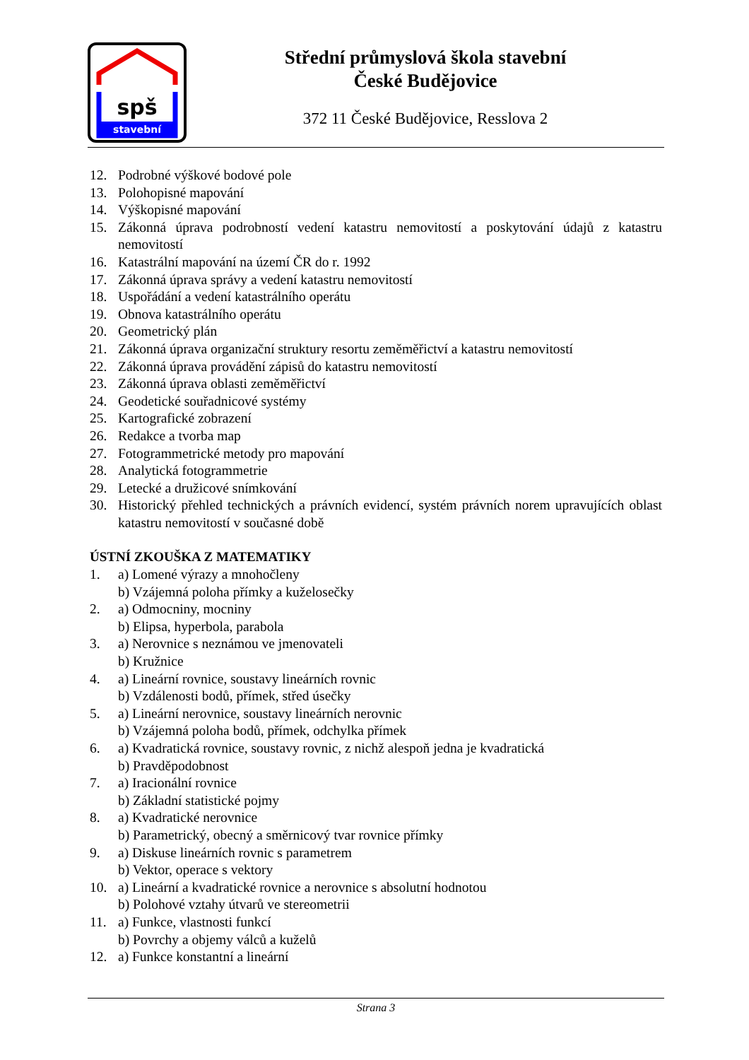spš
stavební
Střední průmyslová škola stavební
České Budějovice
372 11 České Budějovice, Resslova 2
12. Podrobné výškové bodové pole
13. Polohopisné mapování
14. Výškopisné mapování
15. Zákonná úprava podrobností vedení katastru nemovitostí a poskytování údajů z katastru nemovitostí
16. Katastrální mapování na území ČR do r. 1992
17. Zákonná úprava správy a vedení katastru nemovitostí
18. Uspořádání a vedení katastrálního operátu
19. Obnova katastrálního operátu
20. Geometrický plán
21. Zákonná úprava organizační struktury resortu zeměměřictví a katastru nemovitostí
22. Zákonná úprava provádění zápisů do katastru nemovitostí
23. Zákonná úprava oblasti zeměměřictví
24. Geodetické souřadnicové systémy
25. Kartografické zobrazení
26. Redakce a tvorba map
27. Fotogrammetrické metody pro mapování
28. Analytická fotogrammetrie
29. Letecké a družicové snímkování
30. Historický přehled technických a právních evidencí, systém právních norem upravujících oblast katastru nemovitostí v současné době
ÚSTNÍ ZKOUŠKA Z MATEMATIKY
1. a) Lomené výrazy a mnohočleny
b) Vzájemná poloha přímky a kuželosečky
2. a) Odmocniny, mocniny
b) Elipsa, hyperbola, parabola
3. a) Nerovnice s neznámou ve jmenovateli
b) Kružnice
4. a) Lineární rovnice, soustavy lineárních rovnic
b) Vzdálenosti bodů, přímek, střed úsečky
5. a) Lineární nerovnice, soustavy lineárních nerovnic
b) Vzájemná poloha bodů, přímek, odchylka přímek
6. a) Kvadratická rovnice, soustavy rovnic, z nichž alespoň jedna je kvadratická
b) Pravděpodobnost
7. a) Iracionální rovnice
b) Základní statistické pojmy
8. a) Kvadratické nerovnice
b) Parametrický, obecný a směrnicový tvar rovnice přímky
9. a) Diskuse lineárních rovnic s parametrem
b) Vektor, operace s vektory
10. a) Lineární a kvadratické rovnice a nerovnice s absolutní hodnotou
b) Polohové vztahy útvarů ve stereometrii
11. a) Funkce, vlastnosti funkcí
b) Povrchy a objemy válců a kuželů
12. a) Funkce konstantní a lineární
Strana 3